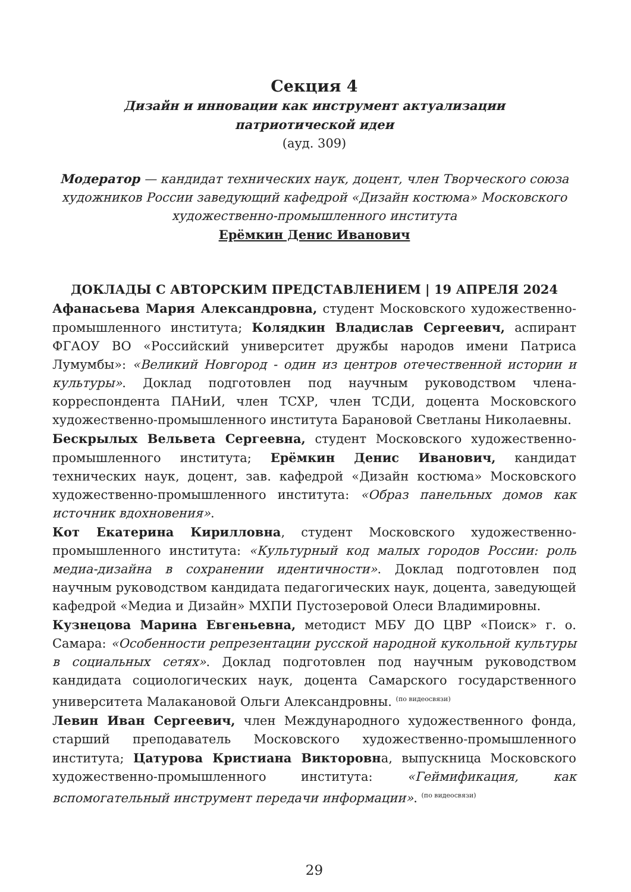Секция 4
Дизайн и инновации как инструмент актуализации
патриотической идеи
(ауд. 309)
Модератор — кандидат технических наук, доцент, член Творческого союза художников России заведующий кафедрой «Дизайн костюма» Московского художественно-промышленного института
Ерёмкин Денис Иванович
ДОКЛАДЫ С АВТОРСКИМ ПРЕДСТАВЛЕНИЕМ | 19 АПРЕЛЯ 2024
Афанасьева Мария Александровна, студент Московского художественно-промышленного института; Колядкин Владислав Сергеевич, аспирант ФГАОУ ВО «Российский университет дружбы народов имени Патриса Лумумбы»: «Великий Новгород - один из центров отечественной истории и культуры». Доклад подготовлен под научным руководством члена-корреспондента ПАНиИ, член ТСХР, член ТСДИ, доцента Московского художественно-промышленного института Барановой Светланы Николаевны.
Бескрылых Вельвета Сергеевна, студент Московского художественно-промышленного института; Ерёмкин Денис Иванович, кандидат технических наук, доцент, зав. кафедрой «Дизайн костюма» Московского художественно-промышленного института: «Образ панельных домов как источник вдохновения».
Кот Екатерина Кирилловна, студент Московского художественно-промышленного института: «Культурный код малых городов России: роль медиа-дизайна в сохранении идентичности». Доклад подготовлен под научным руководством кандидата педагогических наук, доцента, заведующей кафедрой «Медиа и Дизайн» МХПИ Пустозеровой Олеси Владимировны.
Кузнецова Марина Евгеньевна, методист МБУ ДО ЦВР «Поиск» г. о. Самара: «Особенности репрезентации русской народной кукольной культуры в социальных сетях». Доклад подготовлен под научным руководством кандидата социологических наук, доцента Самарского государственного университета Малакановой Ольги Александровны. <sup>(по видеосвязи)</sup>
Левин Иван Сергеевич, член Международного художественного фонда, старший преподаватель Московского художественно-промышленного института; Цатурова Кристиана Викторовна, выпускница Московского художественно-промышленного института: «Геймификация, как вспомогательный инструмент передачи информации». <sup>(по видеосвязи)</sup>
29